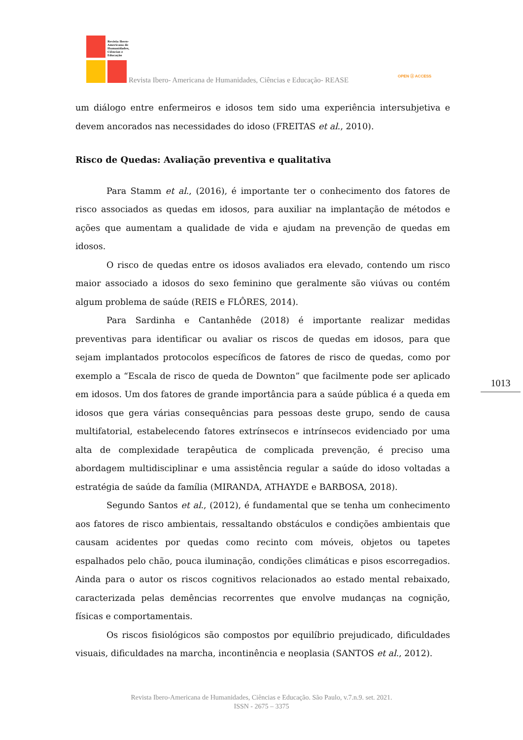Revista Ibero-
Americana de
Humanidades,
Ciências e
Educação
Revista Ibero- Americana de Humanidades, Ciências e Educação- REASE
OPEN ⓐ ACCESS
um diálogo entre enfermeiros e idosos tem sido uma experiência intersubjetiva e devem ancorados nas necessidades do idoso (FREITAS et al., 2010).
Risco de Quedas: Avaliação preventiva e qualitativa
Para Stamm et al., (2016), é importante ter o conhecimento dos fatores de risco associados as quedas em idosos, para auxiliar na implantação de métodos e ações que aumentam a qualidade de vida e ajudam na prevenção de quedas em idosos.
O risco de quedas entre os idosos avaliados era elevado, contendo um risco maior associado a idosos do sexo feminino que geralmente são viúvas ou contém algum problema de saúde (REIS e FLÔRES, 2014).
Para Sardinha e Cantanhêde (2018) é importante realizar medidas preventivas para identificar ou avaliar os riscos de quedas em idosos, para que sejam implantados protocolos específicos de fatores de risco de quedas, como por exemplo a “Escala de risco de queda de Downton” que facilmente pode ser aplicado em idosos. Um dos fatores de grande importância para a saúde pública é a queda em idosos que gera várias consequências para pessoas deste grupo, sendo de causa multifatorial, estabelecendo fatores extrínsecos e intrínsecos evidenciado por uma alta de complexidade terapêutica de complicada prevenção, é preciso uma abordagem multidisciplinar e uma assistência regular a saúde do idoso voltadas a estratégia de saúde da família (MIRANDA, ATHAYDE e BARBOSA, 2018).
Segundo Santos et al., (2012), é fundamental que se tenha um conhecimento aos fatores de risco ambientais, ressaltando obstáculos e condições ambientais que causam acidentes por quedas como recinto com móveis, objetos ou tapetes espalhados pelo chão, pouca iluminação, condições climáticas e pisos escorregadios. Ainda para o autor os riscos cognitivos relacionados ao estado mental rebaixado, caracterizada pelas demências recorrentes que envolve mudanças na cognição, físicas e comportamentais.
Os riscos fisiológicos são compostos por equilíbrio prejudicado, dificuldades visuais, dificuldades na marcha, incontinência e neoplasia (SANTOS et al., 2012).
1013
Revista Ibero-Americana de Humanidades, Ciências e Educação. São Paulo, v.7.n.9. set. 2021.
ISSN - 2675 – 3375